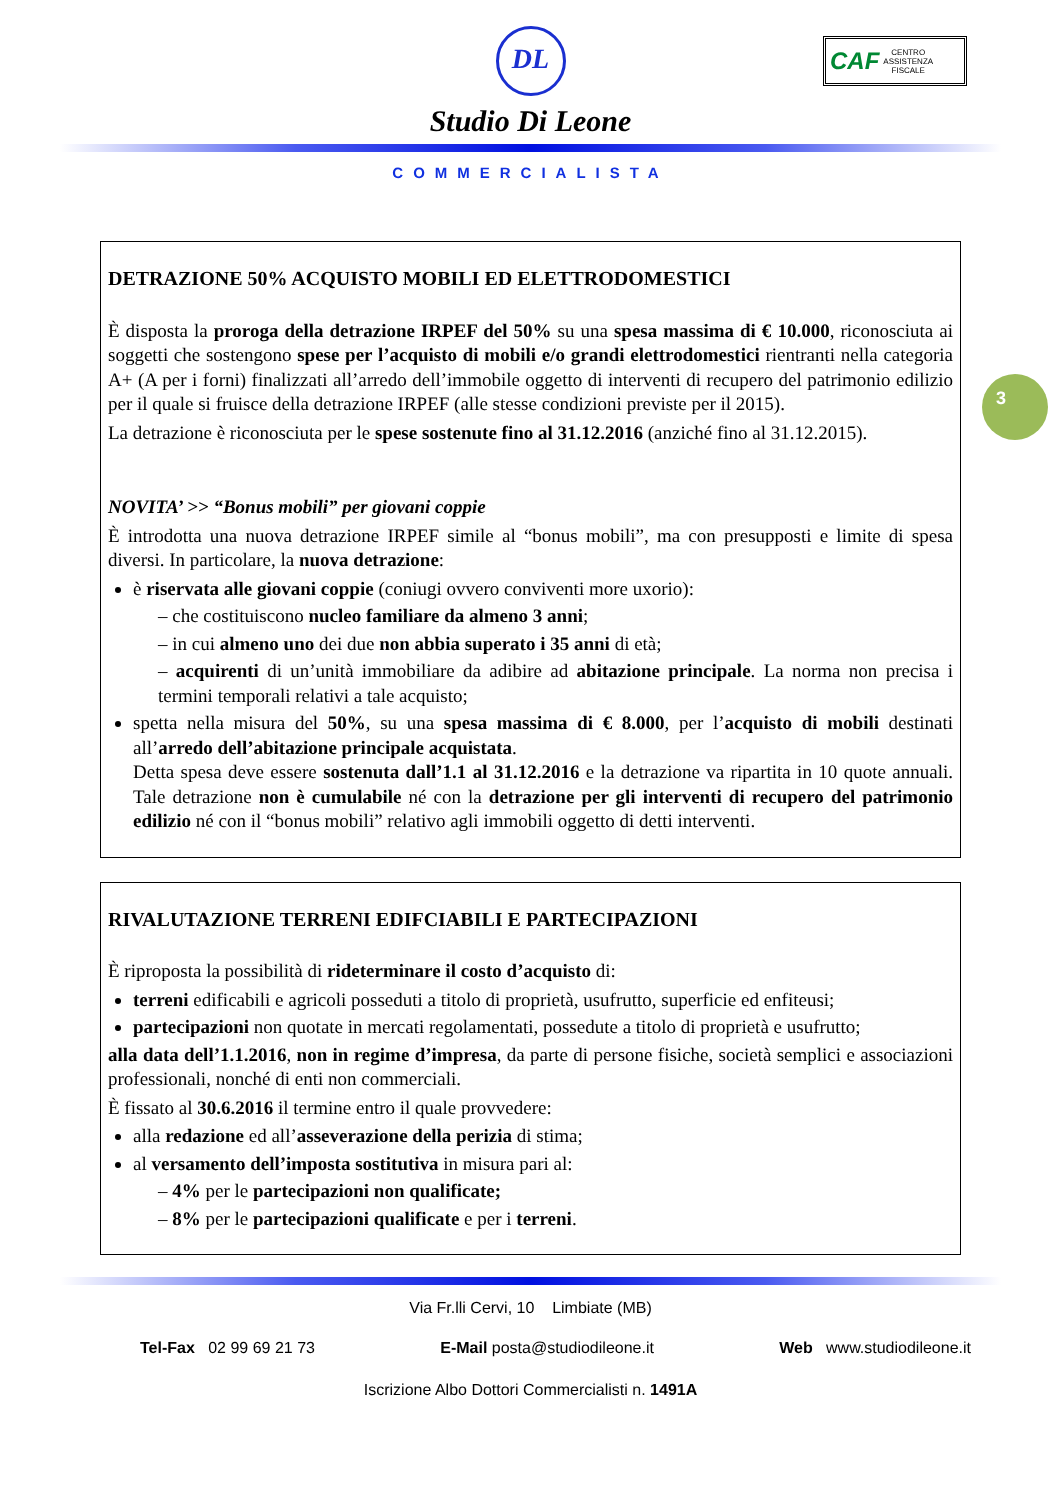DL
Studio Di Leone
COMMERCIALISTA
CAF CENTRO
ASSISTENZA
FISCALE
3
DETRAZIONE 50% ACQUISTO MOBILI ED ELETTRODOMESTICI
È disposta la proroga della detrazione IRPEF del 50% su una spesa massima di € 10.000, riconosciuta ai soggetti che sostengono spese per l’acquisto di mobili e/o grandi elettrodomestici rientranti nella categoria A+ (A per i forni) finalizzati all’arredo dell’immobile oggetto di interventi di recupero del patrimonio edilizio per il quale si fruisce della detrazione IRPEF (alle stesse condizioni previste per il 2015).
La detrazione è riconosciuta per le spese sostenute fino al 31.12.2016 (anziché fino al 31.12.2015).
NOVITA’ >> “Bonus mobili” per giovani coppie
È introdotta una nuova detrazione IRPEF simile al “bonus mobili”, ma con presupposti e limite di spesa diversi. In particolare, la nuova detrazione:
è riservata alle giovani coppie (coniugi ovvero conviventi more uxorio):
– che costituiscono nucleo familiare da almeno 3 anni;
– in cui almeno uno dei due non abbia superato i 35 anni di età;
– acquirenti di un’unità immobiliare da adibire ad abitazione principale. La norma non precisa i termini temporali relativi a tale acquisto;
spetta nella misura del 50%, su una spesa massima di € 8.000, per l’acquisto di mobili destinati all’arredo dell’abitazione principale acquistata.
Detta spesa deve essere sostenuta dall’1.1 al 31.12.2016 e la detrazione va ripartita in 10 quote annuali. Tale detrazione non è cumulabile né con la detrazione per gli interventi di recupero del patrimonio edilizio né con il “bonus mobili” relativo agli immobili oggetto di detti interventi.
RIVALUTAZIONE TERRENI EDIFCIABILI E PARTECIPAZIONI
È riproposta la possibilità di rideterminare il costo d’acquisto di:
terreni edificabili e agricoli posseduti a titolo di proprietà, usufrutto, superficie ed enfiteusi;
partecipazioni non quotate in mercati regolamentati, possedute a titolo di proprietà e usufrutto;
alla data dell’1.1.2016, non in regime d’impresa, da parte di persone fisiche, società semplici e associazioni professionali, nonché di enti non commerciali.
È fissato al 30.6.2016 il termine entro il quale provvedere:
alla redazione ed all’asseverazione della perizia di stima;
al versamento dell’imposta sostitutiva in misura pari al:
– 4% per le partecipazioni non qualificate;
– 8% per le partecipazioni qualificate e per i terreni.
Via Fr.lli Cervi, 10 Limbiate (MB)
Tel-Fax 02 99 69 21 73 E-Mail posta@studiodileone.it Web www.studiodileone.it
Iscrizione Albo Dottori Commercialisti n. 1491A